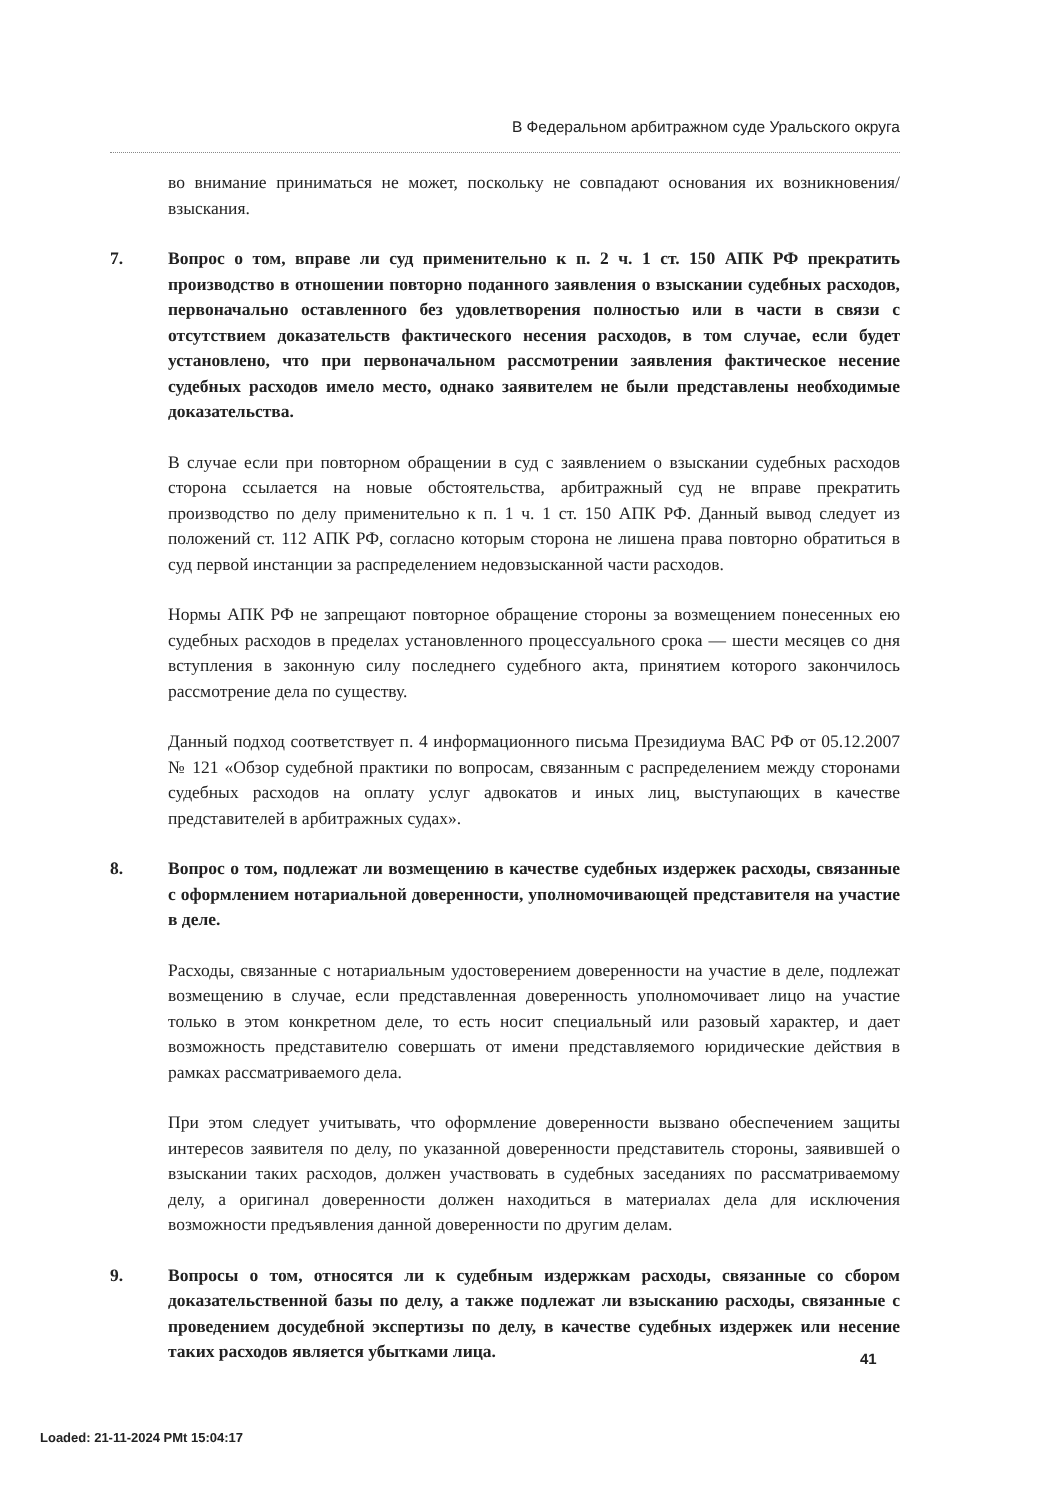В Федеральном арбитражном суде Уральского округа
во внимание приниматься не может, поскольку не совпадают основания их возникновения/взыскания.
7. Вопрос о том, вправе ли суд применительно к п. 2 ч. 1 ст. 150 АПК РФ прекратить производство в отношении повторно поданного заявления о взыскании судебных расходов, первоначально оставленного без удовлетворения полностью или в части в связи с отсутствием доказательств фактического несения расходов, в том случае, если будет установлено, что при первоначальном рассмотрении заявления фактическое несение судебных расходов имело место, однако заявителем не были представлены необходимые доказательства.
В случае если при повторном обращении в суд с заявлением о взыскании судебных расходов сторона ссылается на новые обстоятельства, арбитражный суд не вправе прекратить производство по делу применительно к п. 1 ч. 1 ст. 150 АПК РФ. Данный вывод следует из положений ст. 112 АПК РФ, согласно которым сторона не лишена права повторно обратиться в суд первой инстанции за распределением недовзысканной части расходов.
Нормы АПК РФ не запрещают повторное обращение стороны за возмещением понесенных ею судебных расходов в пределах установленного процессуального срока — шести месяцев со дня вступления в законную силу последнего судебного акта, принятием которого закончилось рассмотрение дела по существу.
Данный подход соответствует п. 4 информационного письма Президиума ВАС РФ от 05.12.2007 № 121 «Обзор судебной практики по вопросам, связанным с распределением между сторонами судебных расходов на оплату услуг адвокатов и иных лиц, выступающих в качестве представителей в арбитражных судах».
8. Вопрос о том, подлежат ли возмещению в качестве судебных издержек расходы, связанные с оформлением нотариальной доверенности, уполномочивающей представителя на участие в деле.
Расходы, связанные с нотариальным удостоверением доверенности на участие в деле, подлежат возмещению в случае, если представленная доверенность уполномочивает лицо на участие только в этом конкретном деле, то есть носит специальный или разовый характер, и дает возможность представителю совершать от имени представляемого юридические действия в рамках рассматриваемого дела.
При этом следует учитывать, что оформление доверенности вызвано обеспечением защиты интересов заявителя по делу, по указанной доверенности представитель стороны, заявившей о взыскании таких расходов, должен участвовать в судебных заседаниях по рассматриваемому делу, а оригинал доверенности должен находиться в материалах дела для исключения возможности предъявления данной доверенности по другим делам.
9. Вопросы о том, относятся ли к судебным издержкам расходы, связанные со сбором доказательственной базы по делу, а также подлежат ли взысканию расходы, связанные с проведением досудебной экспертизы по делу, в качестве судебных издержек или несение таких расходов является убытками лица.
41
Loaded: 21-11-2024 PMt 15:04:17